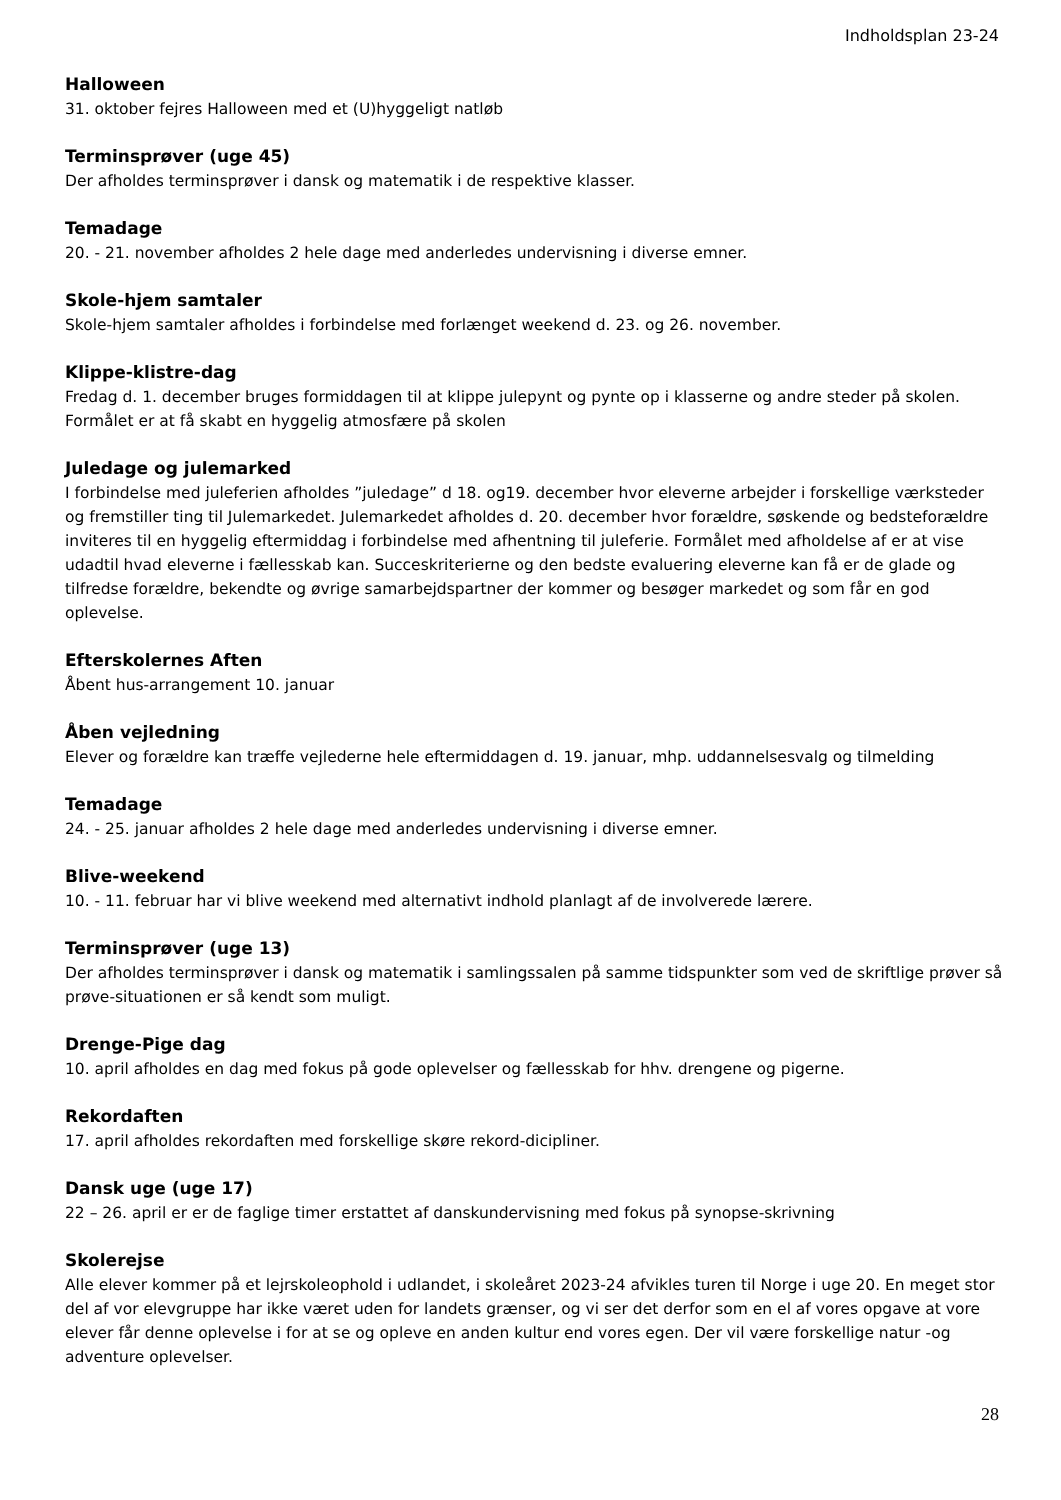Indholdsplan 23-24
Halloween
31. oktober fejres Halloween med et (U)hyggeligt natløb
Terminsprøver (uge 45)
Der afholdes terminsprøver i dansk og matematik i de respektive klasser.
Temadage
20. - 21. november afholdes 2 hele dage med anderledes undervisning i diverse emner.
Skole-hjem samtaler
Skole-hjem samtaler afholdes i forbindelse med forlænget weekend d. 23. og 26. november.
Klippe-klistre-dag
Fredag d. 1. december bruges formiddagen til at klippe julepynt og pynte op i klasserne og andre steder på skolen. Formålet er at få skabt en hyggelig atmosfære på skolen
Juledage og julemarked
I forbindelse med juleferien afholdes ”juledage” d 18. og19. december hvor eleverne arbejder i forskellige værksteder og fremstiller ting til Julemarkedet. Julemarkedet afholdes d. 20. december hvor forældre, søskende og bedsteforældre inviteres til en hyggelig eftermiddag i forbindelse med afhentning til juleferie. Formålet med afholdelse af er at vise udadtil hvad eleverne i fællesskab kan. Succeskriterierne og den bedste evaluering eleverne kan få er de glade og tilfredse forældre, bekendte og øvrige samarbejdspartner der kommer og besøger markedet og som får en god oplevelse.
Efterskolernes Aften
Åbent hus-arrangement 10. januar
Åben vejledning
Elever og forældre kan træffe vejlederne hele eftermiddagen d. 19. januar, mhp. uddannelsesvalg og tilmelding
Temadage
24. - 25. januar afholdes 2 hele dage med anderledes undervisning i diverse emner.
Blive-weekend
10. - 11. februar har vi blive weekend med alternativt indhold planlagt af de involverede lærere.
Terminsprøver (uge 13)
Der afholdes terminsprøver i dansk og matematik i samlingssalen på samme tidspunkter som ved de skriftlige prøver så prøve-situationen er så kendt som muligt.
Drenge-Pige dag
10. april afholdes en dag med fokus på gode oplevelser og fællesskab for hhv. drengene og pigerne.
Rekordaften
17. april afholdes rekordaften med forskellige skøre rekord-dicipliner.
Dansk uge (uge 17)
22 – 26. april er er de faglige timer erstattet af danskundervisning med fokus på synopse-skrivning
Skolerejse
Alle elever kommer på et lejrskoleophold i udlandet, i skoleåret 2023-24 afvikles turen til Norge i uge 20. En meget stor del af vor elevgruppe har ikke været uden for landets grænser, og vi ser det derfor som en el af vores opgave at vore elever får denne oplevelse i for at se og opleve en anden kultur end vores egen. Der vil være forskellige natur -og adventure oplevelser.
28